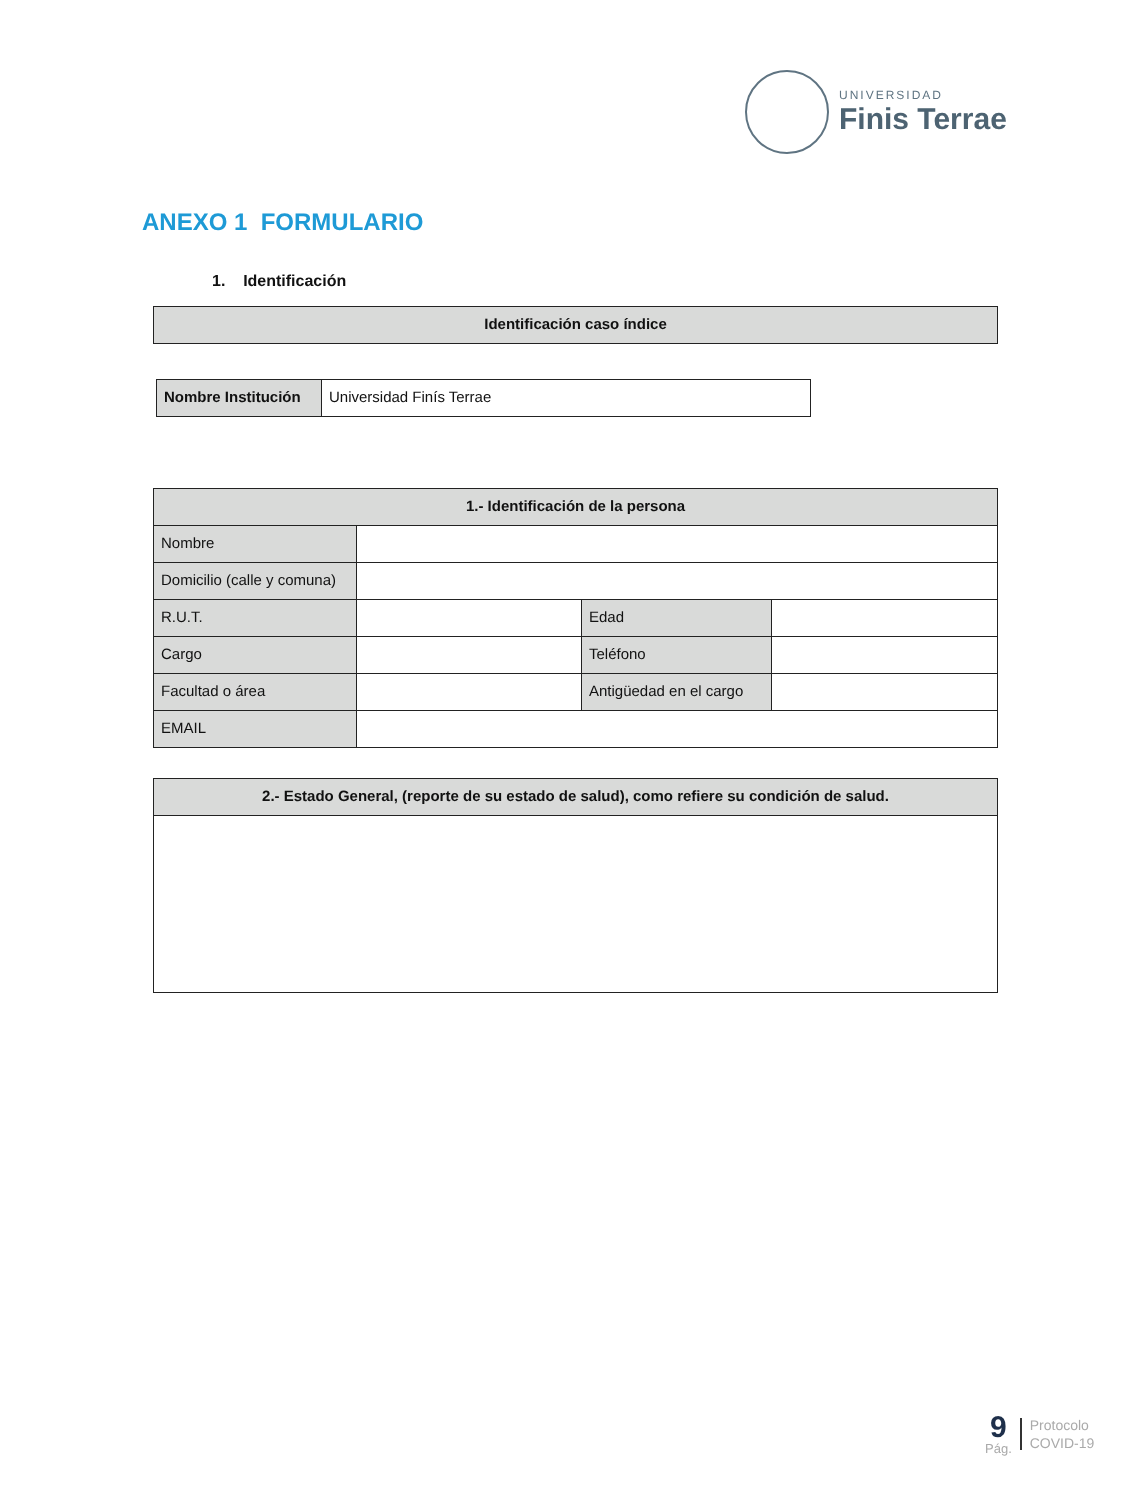UNIVERSIDAD
Finis Terrae
ANEXO 1 FORMULARIO
1. Identificación
| Identificación caso índice |
| --- |
| Nombre Institución | Universidad Finís Terrae |
| 1.- Identificación de la persona | | | |
| --- | --- | --- | --- |
| Nombre | | | |
| Domicilio (calle y comuna) | | | |
| R.U.T. | | Edad | |
| Cargo | | Teléfono | |
| Facultad o área | | Antigüedad en el cargo | |
| EMAIL | | | |
| 2.- Estado General, (reporte de su estado de salud), como refiere su condición de salud. |
| --- |
9
Pág.
Protocolo
COVID-19